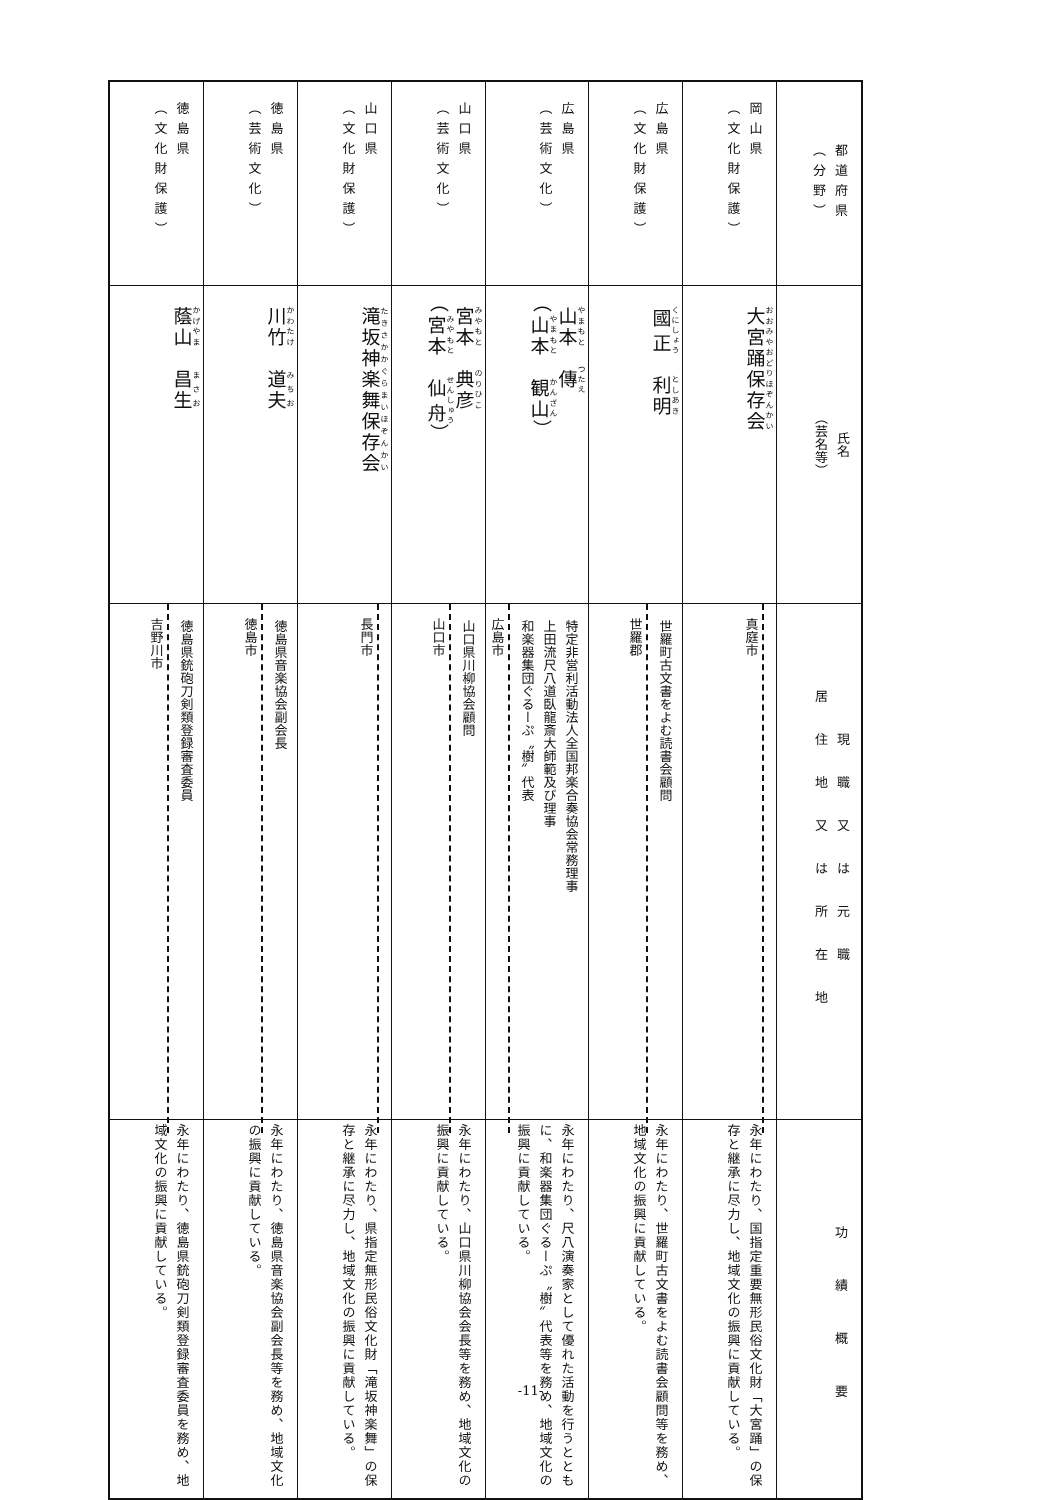| 都道府県 （分野） | 氏名 （芸名等） | 現職又は元職 居住地又は所在地 | 功績概要 |
| 岡山県 （文化財保護） | 大宮踊保存会 | 真庭市 | 永年にわたり、国指定重要無形民俗文化財「大宮踊」の保存と継承に尽力し、地域文化の振興に貢献している。 |
| 広島県 （文化財保護） | 國正 利明 | 世羅町古文書をよむ読書会顧問 世羅郡 | 永年にわたり、世羅町古文書をよむ読書会顧問等を務め、地域文化の振興に貢献している。 |
| 広島県 （芸術文化） | 山本 傳 （ 山本 観山 ） | 特定非営利活動法人全国邦楽合奏協会常務理事 上田流尺八道臥龍斎大師範及び理事 和楽器集団ぐるーぷ〝樹〟代表 広島市 | 永年にわたり、尺八演奏家として優れた活動を行うとともに、和楽器集団ぐるーぷ〝樹〟代表等を務め、地域文化の振興に貢献している。 |
| 山口県 （芸術文化） | 宮本 典彦 （ 宮本 仙舟 ） | 山口県川柳協会顧問 山口市 | 永年にわたり、山口県川柳協会会長等を務め、地域文化の振興に貢献している。 |
| 山口県 （文化財保護） | 滝坂神楽舞保存会 | 長門市 | 永年にわたり、県指定無形民俗文化財「滝坂神楽舞」の保存と継承に尽力し、地域文化の振興に貢献している。 |
| 徳島県 （芸術文化） | 川竹 道夫 | 徳島県音楽協会副会長 徳島市 | 永年にわたり、徳島県音楽協会副会長等を務め、地域文化の振興に貢献している。 |
| 徳島県 （文化財保護） | 蔭山 昌生 | 徳島県銃砲刀剣類登録審査委員 吉野川市 | 永年にわたり、徳島県銃砲刀剣類登録審査委員を務め、地域文化の振興に貢献している。 |
-11-